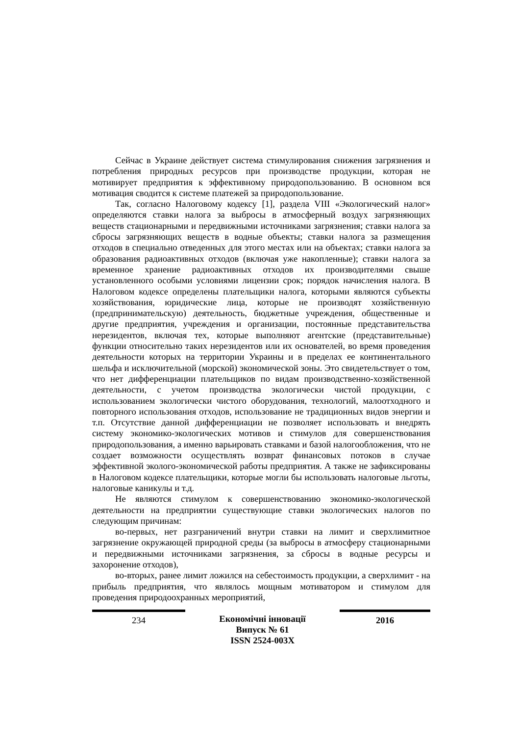Сейчас в Украине действует система стимулирования снижения загрязнения и потребления природных ресурсов при производстве продукции, которая не мотивирует предприятия к эффективному природопользованию. В основном вся мотивация сводится к системе платежей за природопользование.
Так, согласно Налоговому кодексу [1], раздела VIII «Экологический налог» определяются ставки налога за выбросы в атмосферный воздух загрязняющих веществ стационарными и передвижными источниками загрязнения; ставки налога за сбросы загрязняющих веществ в водные объекты; ставки налога за размещения отходов в специально отведенных для этого местах или на объектах; ставки налога за образования радиоактивных отходов (включая уже накопленные); ставки налога за временное хранение радиоактивных отходов их производителями свыше установленного особыми условиями лицензии срок; порядок начисления налога. В Налоговом кодексе определены плательщики налога, которыми являются субъекты хозяйствования, юридические лица, которые не производят хозяйственную (предпринимательскую) деятельность, бюджетные учреждения, общественные и другие предприятия, учреждения и организации, постоянные представительства нерезидентов, включая тех, которые выполняют агентские (представительные) функции относительно таких нерезидентов или их основателей, во время проведения деятельности которых на территории Украины и в пределах ее континентального шельфа и исключительной (морской) экономической зоны. Это свидетельствует о том, что нет дифференциации плательщиков по видам производственно-хозяйственной деятельности, с учетом производства экологически чистой продукции, с использованием экологически чистого оборудования, технологий, малоотходного и повторного использования отходов, использование не традиционных видов энергии и т.п. Отсутствие данной дифференциации не позволяет использовать и внедрять систему экономико-экологических мотивов и стимулов для совершенствования природопользования, а именно варьировать ставками и базой налогообложения, что не создает возможности осуществлять возврат финансовых потоков в случае эффективной эколого-экономической работы предприятия. А также не зафиксированы в Налоговом кодексе плательщики, которые могли бы использовать налоговые льготы, налоговые каникулы и т.д.
Не являются стимулом к совершенствованию экономико-экологической деятельности на предприятии существующие ставки экологических налогов по следующим причинам:
во-первых, нет разграничений внутри ставки на лимит и сверхлимитное загрязнение окружающей природной среды (за выбросы в атмосферу стационарными и передвижными источниками загрязнения, за сбросы в водные ресурсы и захоронение отходов),
во-вторых, ранее лимит ложился на себестоимость продукции, а сверхлимит - на прибыль предприятия, что являлось мощным мотиватором и стимулом для проведения природоохранных мероприятий,
234 Економічні інновації
Випуск № 61
ISSN 2524-003X
2016